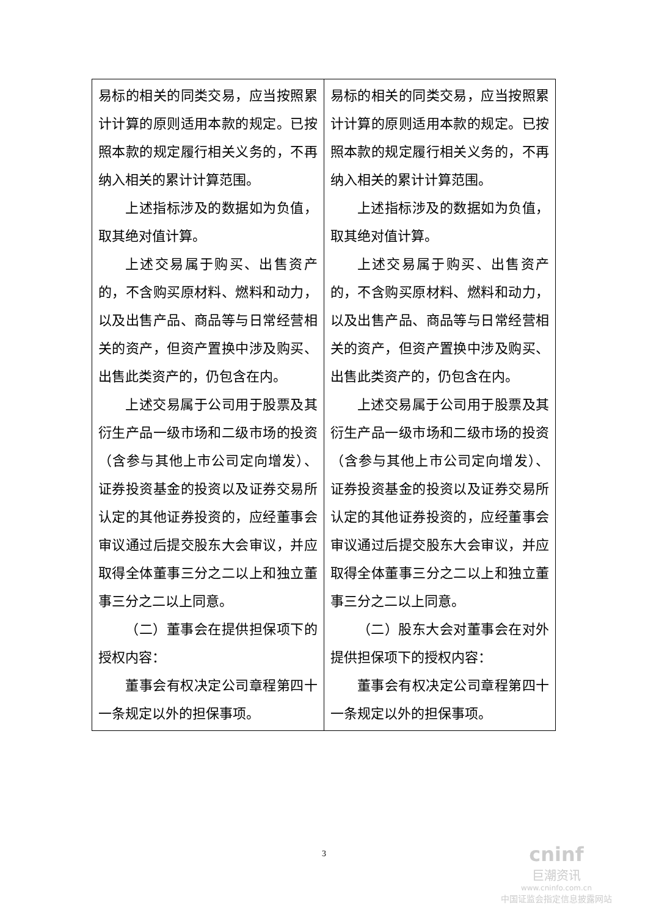| 易标的相关的同类交易，应当按照累计计算的原则适用本款的规定。已按照本款的规定履行相关义务的，不再纳入相关的累计计算范围。 上述指标涉及的数据如为负值，取其绝对值计算。 上述交易属于购买、出售资产的，不含购买原材料、燃料和动力，以及出售产品、商品等与日常经营相关的资产，但资产置换中涉及购买、出售此类资产的，仍包含在内。 上述交易属于公司用于股票及其衍生产品一级市场和二级市场的投资（含参与其他上市公司定向增发）、证券投资基金的投资以及证券交易所认定的其他证券投资的，应经董事会审议通过后提交股东大会审议，并应取得全体董事三分之二以上和独立董事三分之二以上同意。 （二）董事会在提供担保项下的授权内容： 董事会有权决定公司章程第四十一条规定以外的担保事项。 | 易标的相关的同类交易，应当按照累计计算的原则适用本款的规定。已按照本款的规定履行相关义务的，不再纳入相关的累计计算范围。 上述指标涉及的数据如为负值，取其绝对值计算。 上述交易属于购买、出售资产的，不含购买原材料、燃料和动力，以及出售产品、商品等与日常经营相关的资产，但资产置换中涉及购买、出售此类资产的，仍包含在内。 上述交易属于公司用于股票及其衍生产品一级市场和二级市场的投资（含参与其他上市公司定向增发）、证券投资基金的投资以及证券交易所认定的其他证券投资的，应经董事会审议通过后提交股东大会审议，并应取得全体董事三分之二以上和独立董事三分之二以上同意。 （二）股东大会对董事会在对外提供担保项下的授权内容： 董事会有权决定公司章程第四十一条规定以外的担保事项。 |
3
cninf
巨潮资讯
www.cninfo.com.cn
中国证监会指定信息披露网站